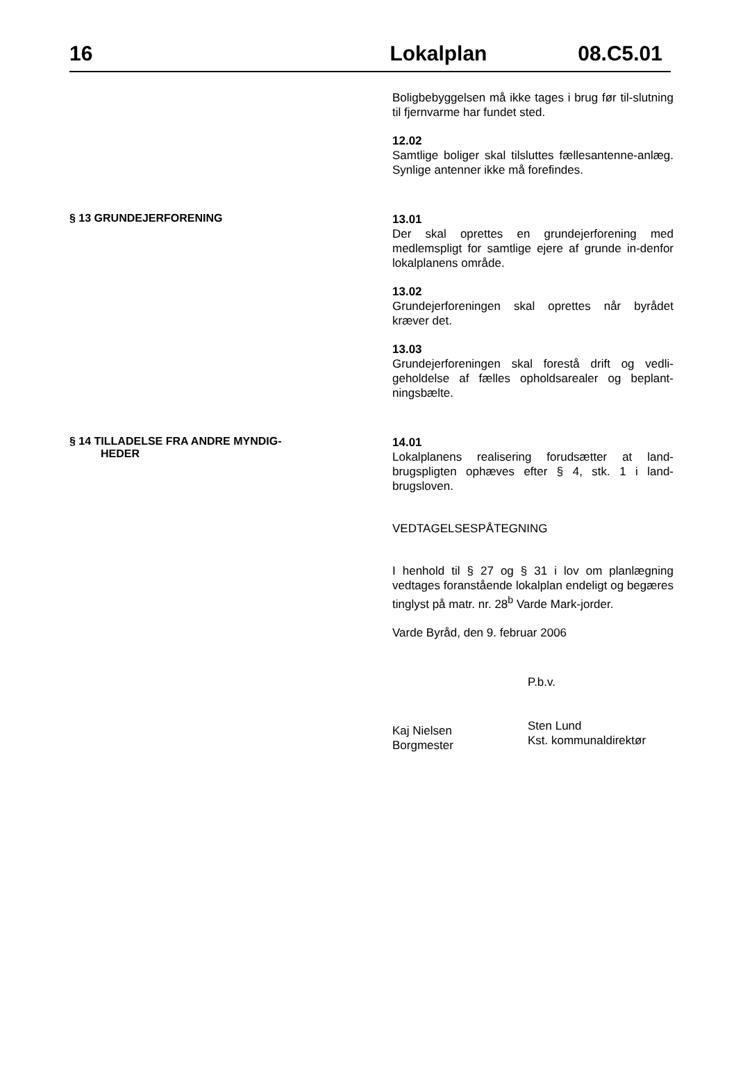16 Lokalplan 08.C5.01
Boligbebyggelsen må ikke tages i brug før til-slutning til fjernvarme har fundet sted.
12.02
Samtlige boliger skal tilsluttes fællesantenne-anlæg. Synlige antenner ikke må forefindes.
§ 13 GRUNDEJERFORENING
13.01
Der skal oprettes en grundejerforening med medlemspligt for samtlige ejere af grunde in-denfor lokalplanens område.
13.02
Grundejerforeningen skal oprettes når byrådet kræver det.
13.03
Grundejerforeningen skal forestå drift og vedli-geholdelse af fælles opholdsarealer og beplant-ningsbælte.
§ 14 TILLADELSE FRA ANDRE MYNDIG-
HEDER
14.01
Lokalplanens realisering forudsætter at land-brugspligten ophæves efter § 4, stk. 1 i land-brugsloven.
VEDTAGELSESPÅTEGNING
I henhold til § 27 og § 31 i lov om planlægning vedtages foranstående lokalplan endeligt og begæres tinglyst på matr. nr. 28<sup>b</sup> Varde Mark-jorder.
Varde Byråd, den 9. februar 2006
Kaj Nielsen
Borgmester
P.b.v.
Sten Lund
Kst. kommunaldirektør